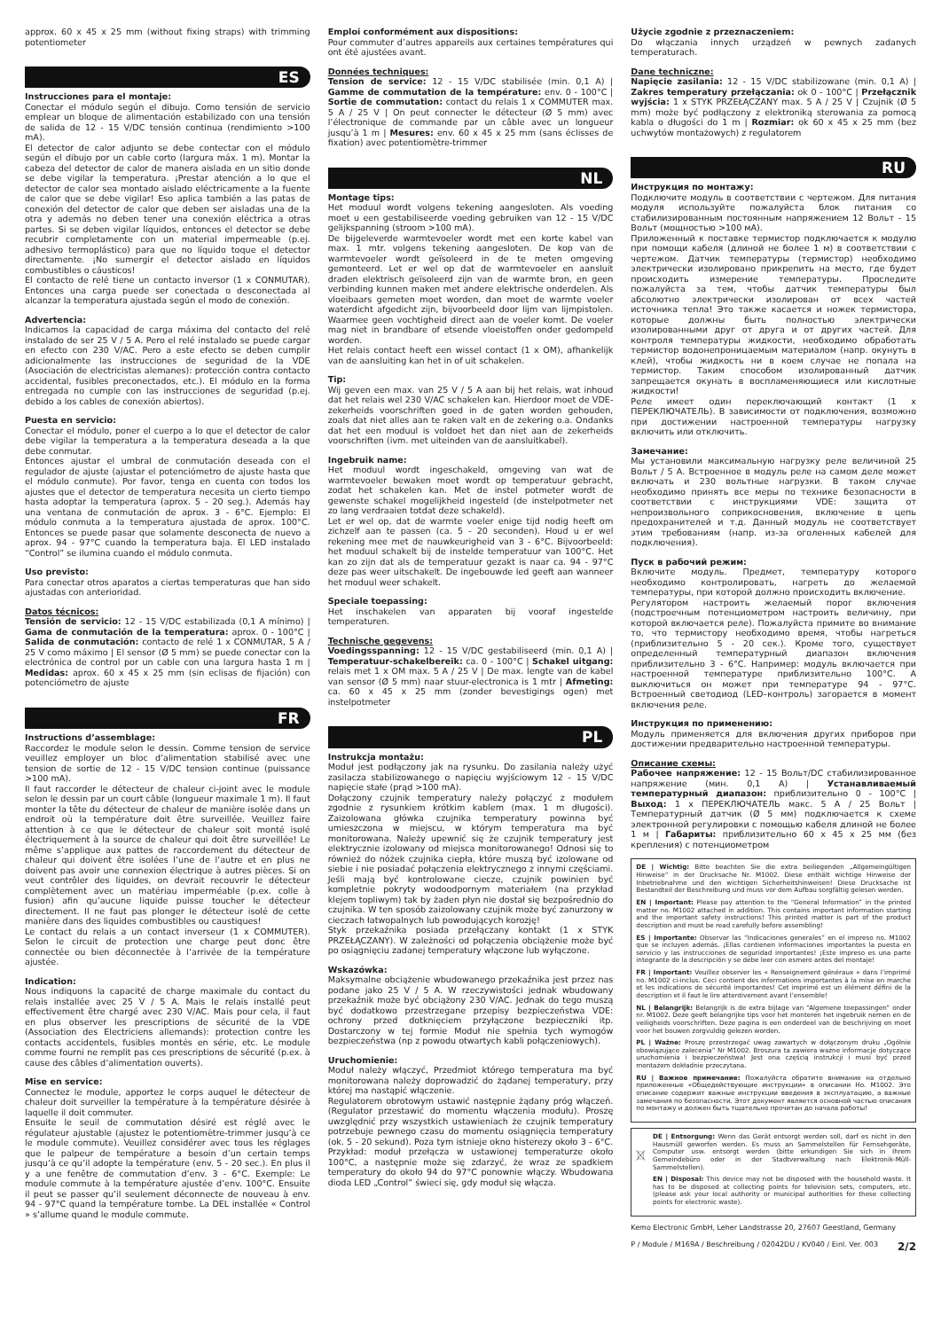approx. 60 x 45 x 25 mm (without fixing straps) with trimming potentiometer
ES
Instrucciones para el montaje:
Conectar el módulo según el dibujo. Como tensión de servicio emplear un bloque de alimentación estabilizado con una tensión de salida de 12 - 15 V/DC tensión continua (rendimiento >100 mA).
El detector de calor adjunto se debe contectar con el módulo según el dibujo por un cable corto (largura máx. 1 m). Montar la cabeza del detector de calor de manera aislada en un sitio donde se debe vigilar la temperatura. ¡Prestar atención a lo que el detector de calor sea montado aislado eléctricamente a la fuente de calor que se debe vigilar! Eso aplica también a las patas de conexión del detector de calor que deben ser aisladas una de la otra y además no deben tener una conexión eléctrica a otras partes. Si se deben vigilar líquidos, entonces el detector se debe recubrir completamente con un material impermeable (p.ej. adhesivo termoplástico) para que no líquido toque el detector directamente. ¡No sumergir el detector aislado en líquidos combustibles o cáusticos!
El contacto de relé tiene un contacto inversor (1 x CONMUTAR). Entonces una carga puede ser conectada o desconectada al alcanzar la temperatura ajustada según el modo de conexión.
Advertencia:
Indicamos la capacidad de carga máxima del contacto del relé instalado de ser 25 V / 5 A. Pero el relé instalado se puede cargar en efecto con 230 V/AC. Pero a este efecto se deben cumplir adicionalmente las instrucciones de seguridad de la VDE (Asociación de electricistas alemanes): protección contra contacto accidental, fusibles preconectados, etc.). El módulo en la forma entregada no cumple con las instrucciones de seguridad (p.ej. debido a los cables de conexión abiertos).
Puesta en servicio:
Conectar el módulo, poner el cuerpo a lo que el detector de calor debe vigilar la temperatura a la temperatura deseada a la que debe conmutar.
Entonces ajustar el umbral de conmutación deseada con el regulador de ajuste (ajustar el potenciómetro de ajuste hasta que el módulo conmute). Por favor, tenga en cuenta con todos los ajustes que el detector de temperatura necesita un cierto tiempo hasta adoptar la temperatura (aprox. 5 - 20 seg.). Además hay una ventana de conmutación de aprox. 3 - 6°C. Ejemplo: El módulo conmuta a la temperatura ajustada de aprox. 100°C. Entonces se puede pasar que solamente desconecta de nuevo a aprox. 94 - 97°C cuando la temperatura baja. El LED instalado “Control” se ilumina cuando el módulo conmuta.
Uso previsto:
Para conectar otros aparatos a ciertas temperaturas que han sido ajustadas con anterioridad.
Datos técnicos:
Tensión de servicio: 12 - 15 V/DC estabilizada (0,1 A mínimo) | Gama de conmutación de la temperatura: aprox. 0 - 100°C | Salida de conmutación: contacto de relé 1 x CONMUTAR, 5 A / 25 V como máximo | El sensor (Ø 5 mm) se puede conectar con la electrónica de control por un cable con una largura hasta 1 m | Medidas: aprox. 60 x 45 x 25 mm (sin eclisas de fijación) con potenciómetro de ajuste
FR
Instructions d’assemblage:
Raccordez le module selon le dessin. Comme tension de service veuillez employer un bloc d’alimentation stabilisé avec une tension de sortie de 12 - 15 V/DC tension continue (puissance >100 mA).
Il faut raccorder le détecteur de chaleur ci-joint avec le module selon le dessin par un court câble (longueur maximale 1 m). Il faut monter la tête du détecteur de chaleur de manière isolée dans un endroit où la température doit être surveillée. Veuillez faire attention à ce que le détecteur de chaleur soit monté isolé électriquement à la source de chaleur qui doit être surveillée! Le même s’applique aux pattes de raccordement du détecteur de chaleur qui doivent être isolées l’une de l’autre et en plus ne doivent pas avoir une connexion électrique à autres pièces. Si on veut contrôler des liquides, on devrait recouvrir le détecteur complètement avec un matériau imperméable (p.ex. colle à fusion) afin qu’aucune liquide puisse toucher le détecteur directement. Il ne faut pas plonger le détecteur isolé de cette manière dans des liquides combustibles ou caustiques!
Le contact du relais a un contact inverseur (1 x COMMUTER). Selon le circuit de protection une charge peut donc être connectée ou bien déconnectée à l’arrivée de la température ajustée.
Indication:
Nous indiquons la capacité de charge maximale du contact du relais installée avec 25 V / 5 A. Mais le relais installé peut effectivement être chargé avec 230 V/AC. Mais pour cela, il faut en plus observer les prescriptions de sécurité de la VDE (Association des Electriciens allemands): protection contre les contacts accidentels, fusibles montés en série, etc. Le module comme fourni ne remplit pas ces prescriptions de sécurité (p.ex. à cause des câbles d’alimentation ouverts).
Mise en service:
Connectez le module, apportez le corps auquel le détecteur de chaleur doit surveiller la température à la température désirée à laquelle il doit commuter.
Ensuite le seuil de commutation désiré est réglé avec le régulateur ajustable (ajustez le potentiomètre-trimmer jusqu’à ce le module commute). Veuillez considérer avec tous les réglages que le palpeur de température a besoin d’un certain temps jusqu’à ce qu’il adopte la température (env. 5 - 20 sec.). En plus il y a une fenêtre de commutation d’env. 3 - 6°C. Exemple: Le module commute à la température ajustée d’env. 100°C. Ensuite il peut se passer qu’il seulement déconnecte de nouveau à env. 94 - 97°C quand la température tombe. La DEL installée « Control » s’allume quand le module commute.
Emploi conformément aux dispositions:
Pour commuter d’autres appareils aux certaines températures qui ont été ajustées avant.
Données techniques:
Tension de service: 12 - 15 V/DC stabilisée (min. 0,1 A) | Gamme de commutation de la température: env. 0 - 100°C | Sortie de commutation: contact du relais 1 x COMMUTER max. 5 A / 25 V | On peut connecter le détecteur (Ø 5 mm) avec l’électronique de commande par un câble avec un longueur jusqu’à 1 m | Mesures: env. 60 x 45 x 25 mm (sans éclisses de fixation) avec potentiomètre-trimmer
NL
Montage tips:
Het moduul wordt volgens tekening aangesloten. Als voeding moet u een gestabiliseerde voeding gebruiken van 12 - 15 V/DC gelijkspanning (stroom >100 mA).
De bijgeleverde warmtevoeler wordt met een korte kabel van max. 1 mtr. volgens tekening aangesloten. De kop van de warmtevoeler wordt geïsoleerd in de te meten omgeving gemonteerd. Let er wel op dat de warmtevoeler en aansluit draden elektrisch geïsoleerd zijn van de warmte bron, en geen verbinding kunnen maken met andere elektrische onderdelen. Als vloeibaars gemeten moet worden, dan moet de warmte voeler waterdicht afgedicht zijn, bijvoorbeeld door lijm van lijmpistolen. Waarmee geen vochtigheid direct aan de voeler komt. De voeler mag niet in brandbare of etsende vloeistoffen onder gedompeld worden.
Het relais contact heeft een wissel contact (1 x OM), afhankelijk van de aansluiting kan het in of uit schakelen.
Tip:
Wij geven een max. van 25 V / 5 A aan bij het relais, wat inhoud dat het relais wel 230 V/AC schakelen kan. Hierdoor moet de VDE-zekerheids voorschriften goed in de gaten worden gehouden, zoals dat niet alles aan te raken valt en de zekering o.a. Ondanks dat het een moduul is voldoet het dan niet aan de zekerheids voorschriften (ivm. met uiteinden van de aansluitkabel).
Ingebruik name:
Het moduul wordt ingeschakeld, omgeving van wat de warmtevoeler bewaken moet wordt op temperatuur gebracht, zodat het schakelen kan. Met de instel potmeter wordt de gewenste schakel mogelijkheid ingesteld (de instelpotmeter net zo lang verdraaien totdat deze schakeld).
Let er wel op, dat de warmte voeler enige tijd nodig heeft om zichzelf aan te passen (ca. 5 - 20 seconden). Houd u er wel rekening mee met de nauwkeurigheid van 3 - 6°C. Bijvoorbeeld: het moduul schakelt bij de instelde temperatuur van 100°C. Het kan zo zijn dat als de temperatuur gezakt is naar ca. 94 - 97°C deze pas weer uitschakelt. De ingebouwde led geeft aan wanneer het moduul weer schakelt.
Speciale toepassing:
Het inschakelen van apparaten bij vooraf ingestelde temperaturen.
Technische gegevens:
Voedingsspanning: 12 - 15 V/DC gestabiliseerd (min. 0,1 A) | Temperatuur-schakelbereik: ca. 0 - 100°C | Schakel uitgang: relais met 1 x OM max. 5 A / 25 V | De max. lengte van de kabel van sensor (Ø 5 mm) naar stuur-electronica is 1 mtr | Afmeting: ca. 60 x 45 x 25 mm (zonder bevestigings ogen) met instelpotmeter
PL
Instrukcja montażu:
Moduł jest podłączony jak na rysunku. Do zasilania należy użyć zasilacza stabilizowanego o napięciu wyjściowym 12 - 15 V/DC napięcie stałe (prąd >100 mA).
Dołączony czujnik temperatury należy połączyć z modułem zgodnie z rysunkiem krótkim kablem (max. 1 m długości). Zaizolowana główka czujnika temperatury powinna być umieszczona w miejscu, w którym temperatura ma być monitorowana. Należy upewnić się że czujnik temperatury jest elektrycznie izolowany od miejsca monitorowanego! Odnosi się to również do nóżek czujnika ciepła, które muszą być izolowane od siebie i nie posiadać połączenia elektrycznego z innymi częściami. Jeśli mają być kontrolowane ciecze, czujnik powinien być kompletnie pokryty wodoodpornym materiałem (na przykład klejem topliwym) tak by żaden płyn nie dostał się bezpośrednio do czujnika. W ten sposób zaizolowany czujnik może być zanurzony w cieczach łatwopalnych lub powodujących korozję!
Styk przekaźnika posiada przełączany kontakt (1 x STYK PRZEŁĄCZANY). W zależności od połączenia obciążenie może być po osiągnięciu zadanej temperatury włączone lub wyłączone.
Wskazówka:
Maksymalne obciążenie wbudowanego przekaźnika jest przez nas podane jako 25 V / 5 A. W rzeczywistości jednak wbudowany przekaźnik może być obciążony 230 V/AC. Jednak do tego muszą być dodatkowo przestrzegane przepisy bezpieczeństwa VDE: ochrony przed dotknięciem przyłączone bezpieczniki itp. Dostarczony w tej formie Moduł nie spełnia tych wymogów bezpieczeństwa (np z powodu otwartych kabli połączeniowych).
Uruchomienie:
Moduł należy włączyć, Przedmiot którego temperatura ma być monitorowana należy doprowadzić do żądanej temperatury, przy której ma nastąpić włączenie.
Regulatorem obrotowym ustawić następnie żądany próg włączeń. (Regulator przestawić do momentu włączenia modułu). Proszę uwzględnić przy wszystkich ustawieniach że czujnik temperatury potrzebuje pewnego czasu do momentu osiągnięcia temperatury (ok. 5 - 20 sekund). Poza tym istnieje okno histerezy około 3 - 6°C. Przykład: moduł przełącza w ustawionej temperaturze około 100°C, a następnie może się zdarzyć, że wraz ze spadkiem temperatury do około 94 do 97°C ponownie włączy. Wbudowana dioda LED „Control” świeci się, gdy moduł się włącza.
Użycie zgodnie z przeznaczeniem:
Do włączania innych urządzeń w pewnych zadanych temperaturach.
Dane techniczne:
Napięcie zasilania: 12 - 15 V/DC stabilizowane (min. 0,1 A) | Zakres temperatury przełączania: ok 0 - 100°C | Przełącznik wyjścia: 1 x STYK PRZEŁĄCZANY max. 5 A / 25 V | Czujnik (Ø 5 mm) może być podłączony z elektroniką sterowania za pomocą kabla o długości do 1 m | Rozmiar: ok 60 x 45 x 25 mm (bez uchwytów montażowych) z regulatorem
RU
Инструкция по монтажу:
Подключите модуль в соответствии с чертежом. Для питания модуля используйте пожалуйста блок питания со стабилизированным постоянным напряжением 12 Вольт - 15 Вольт (мощностью >100 мА).
Приложенный к поставке термистор подключается к модулю при помощи кабеля (длиной не более 1 м) в соответствии с чертежом. Датчик температуры (термистор) необходимо электрически изолировано прикрепить на место, где будет происходить измерение температуры. Проследите пожалуйста за тем, чтобы датчик температуры был абсолютно электрически изолирован от всех частей источника тепла! Это также касается и ножек термистора, которые должны быть полностью электрически изолированными друг от друга и от других частей. Для контроля температуры жидкости, необходимо обработать термистор водонепроницаемым материалом (напр. окунуть в клей), чтобы жидкость ни в коем случае не попала на термистор. Таким способом изолированный датчик запрещается окунать в воспламеняющиеся или кислотные жидкости!
Реле имеет один переключающий контакт (1 x ПЕРЕКЛЮЧАТЕЛЬ). В зависимости от подключения, возможно при достижении настроенной температуры нагрузку включить или отключить.
Замечание:
Мы установили максимальную нагрузку реле величиной 25 Вольт / 5 А. Встроенное в модуль реле на самом деле может включать и 230 вольтные нагрузки. В таком случае необходимо принять все меры по технике безопасности в соответствии с инструкциями VDE: защита от непроизвольного соприкосновения, включение в цепь предохранителей и т.д. Данный модуль не соответствует этим требованиям (напр. из-за оголенных кабелей для подключения).
Пуск в рабочий режим:
Включите модуль. Предмет, температуру которого необходимо контролировать, нагреть до желаемой температуры, при которой должно происходить включение.
Регулятором настроить желаемый порог включения (подстроечным потенциометром настроить величину, при которой включается реле). Пожалуйста примите во внимание то, что термистору необходимо время, чтобы нагреться (приблизительно 5 - 20 сек.). Кроме того, существует определенный температурный диапазон включения приблизительно 3 - 6°C. Например: модуль включается при настроенной температуре приблизительно 100°C. А выключиться он может при температуре 94 - 97°C. Встроенный светодиод (LED–контроль) загорается в момент включения реле.
Инструкция по применению:
Модуль применяется для включения других приборов при достижении предварительно настроенной температуры.
Описание схемы:
Рабочее напряжение: 12 - 15 Вольт/DC стабилизированное напряжение (мин. 0,1 А) | Устанавливаемый температурный диапазон: приблизительно 0 - 100°C | Выход: 1 x ПЕРЕКЛЮЧАТЕЛЬ макс. 5 А / 25 Вольт | Температурный датчик (Ø 5 мм) подключается к схеме электронной регулировки с помощью кабеля длиной не более 1 м | Габариты: приблизительно 60 x 45 x 25 мм (без крепления) с потенциометром
DE | Wichtig: Bitte beachten Sie die extra beiliegenden „Allgemeingültigen Hinweise“ in der Drucksache Nr. M1002. Diese enthält wichtige Hinweise der Inbetriebnahme und den wichtigen Sicherheitshinweisen! Diese Drucksache ist Bestandteil der Beschreibung und muss vor dem Aufbau sorgfältig gelesen werden.
EN | Important: Please pay attention to the “General Information” in the printed matter no. M1002 attached in addition. This contains important information starting and the important safety instructions! This printed matter is part of the product description and must be read carefully before assembling!
ES | Importante: Observar las “Indicaciones generales” en el impreso no. M1002 que se incluyen además. ¡Ellas contienen informaciones importantes la puesta en servicio y las instrucciones de seguridad importantes! ¡Este impreso es una parte integrante de la descripción y se debe leer con esmero antes del montaje!
FR | Important: Veuillez observer les « Renseignement généraux » dans l’imprimé no. M1002 ci-inclus. Ceci contient des informations importantes à la mise en marche et les indications de sécurité importantes! Cet imprimé est un élément défini de la description et il faut le lire attentivement avant l’ensemble!
NL | Belangrijk: Belangrijk is de extra bijlage van “Algemene toepassingen” onder nr. M1002. Deze geeft belangrijke tips voor het monteren het ingebruik nemen en de veiligheids voorschriften. Deze pagina is een onderdeel van de beschrijving en moet voor het bouwen zorgvuldig gelezen worden.
PL | Ważne: Proszę przestrzegać uwag zawartych w dołączonym druku „Ogólnie obowiązujące zalecenia” Nr M1002. Broszura ta zawiera ważne informacje dotyczące uruchomienia i bezpieczeństwa! Jest ona częścią instrukcji i musi być przed montażem dokładnie przeczytana.
RU | Важное примечание: Пожалуйста обратите внимание на отдельно приложенные «Общедействующие инструкции» в описании Но. M1002. Это описание содержит важные инструкции введения в эксплуатацию, а важные замечания по безопасности. Этот документ является основной частью описания по монтажу и должен быть тщательно прочитан до начала работы!
DE | Entsorgung: Wenn das Gerät entsorgt werden soll, darf es nicht in den Hausmüll geworfen werden. Es muss an Sammelstellen für Fernsehgeräte, Computer usw. entsorgt werden (bitte erkundigen Sie sich in Ihrem Gemeindebüro oder in der Stadtverwaltung nach Elektronik-Müll-Sammelstellen).
EN | Disposal: This device may not be disposed with the household waste. It has to be disposed at collecting points for television sets, computers, etc. (please ask your local authority or municipal authorities for these collecting points for electronic waste).
Kemo Electronic GmbH, Leher Landstrasse 20, 27607 Geestland, Germany
P / Module / M169A / Beschreibung / 02042DU / KV040 / Einl. Ver. 003 2/2